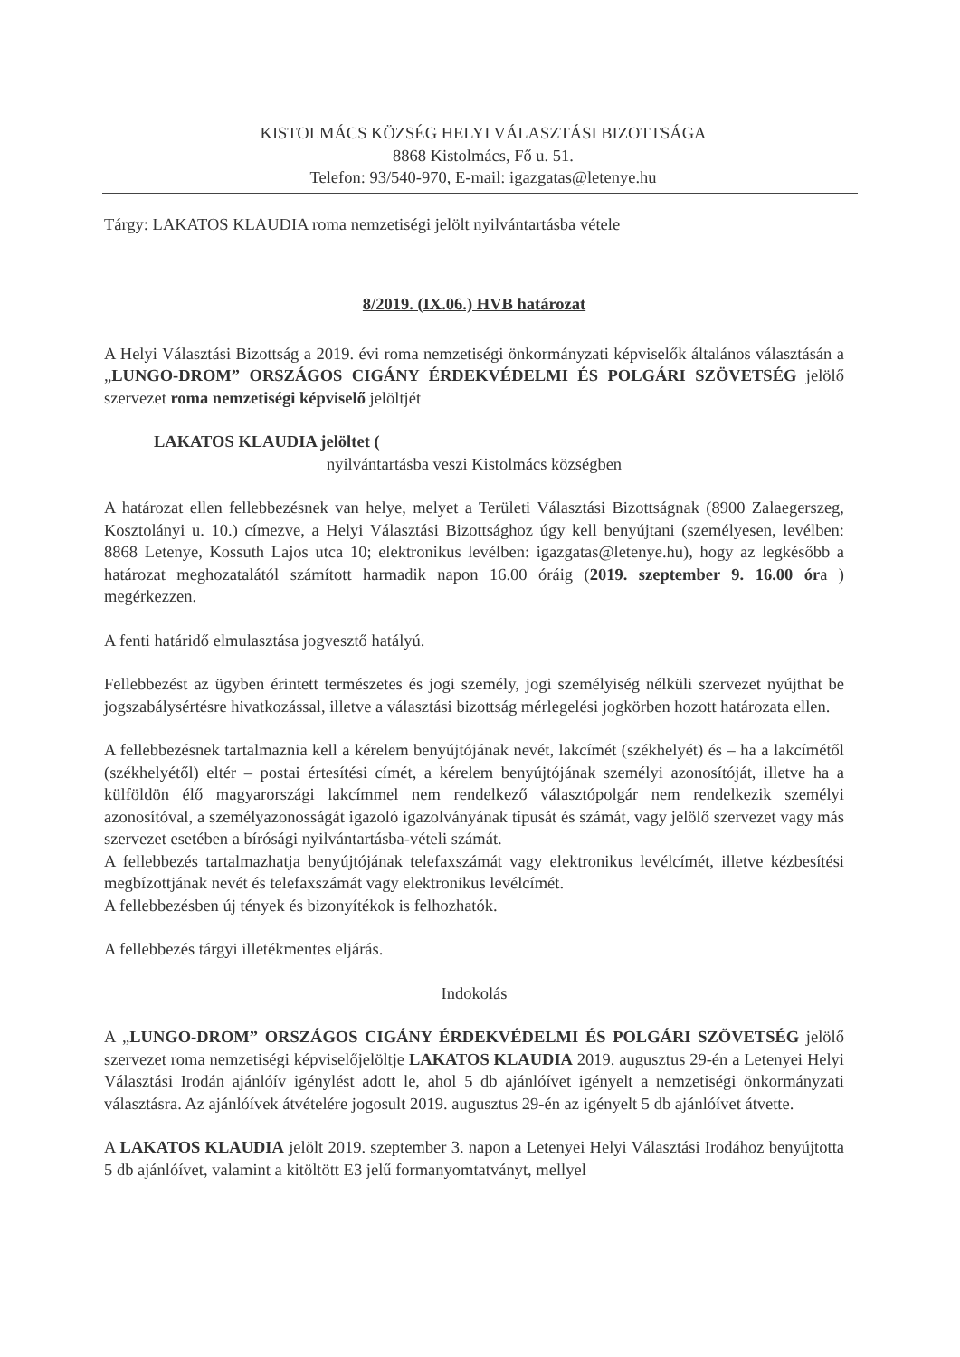KISTOLMÁCS KÖZSÉG HELYI VÁLASZTÁSI BIZOTTSÁGA
8868 Kistolmács, Fő u. 51.
Telefon: 93/540-970, E-mail: igazgatas@letenye.hu
Tárgy: LAKATOS KLAUDIA roma nemzetiségi jelölt nyilvántartásba vétele
8/2019. (IX.06.) HVB határozat
A Helyi Választási Bizottság a 2019. évi roma nemzetiségi önkormányzati képviselők általános választásán a „LUNGO-DROM” ORSZÁGOS CIGÁNY ÉRDEKVÉDELMI ÉS POLGÁRI SZÖVETSÉG jelölő szervezet roma nemzetiségi képviselő jelöltjét
LAKATOS KLAUDIA jelöltet (
nyilvántartásba veszi Kistolmács községben
A határozat ellen fellebbezésnek van helye, melyet a Területi Választási Bizottságnak (8900 Zalaegerszeg, Kosztolányi u. 10.) címezve, a Helyi Választási Bizottsághoz úgy kell benyújtani (személyesen, levélben: 8868 Letenye, Kossuth Lajos utca 10; elektronikus levélben: igazgatas@letenye.hu), hogy az legkésőbb a határozat meghozatalától számított harmadik napon 16.00 óráig (2019. szeptember 9. 16.00 óra ) megérkezzen.
A fenti határidő elmulasztása jogvesztő hatályú.
Fellebbezést az ügyben érintett természetes és jogi személy, jogi személyiség nélküli szervezet nyújthat be jogszabálysértésre hivatkozással, illetve a választási bizottság mérlegelési jogkörben hozott határozata ellen.
A fellebbezésnek tartalmaznia kell a kérelem benyújtójának nevét, lakcímét (székhelyét) és – ha a lakcímétől (székhelyétől) eltér – postai értesítési címét, a kérelem benyújtójának személyi azonosítóját, illetve ha a külföldön élő magyarországi lakcímmel nem rendelkező választópolgár nem rendelkezik személyi azonosítóval, a személyazonosságát igazoló igazolványának típusát és számát, vagy jelölő szervezet vagy más szervezet esetében a bírósági nyilvántartásba-vételi számát.
A fellebbezés tartalmazhatja benyújtójának telefaxszámát vagy elektronikus levélcímét, illetve kézbesítési megbízottjának nevét és telefaxszámát vagy elektronikus levélcímét.
A fellebbezésben új tények és bizonyítékok is felhozhatók.
A fellebbezés tárgyi illetékmentes eljárás.
Indokolás
A „LUNGO-DROM” ORSZÁGOS CIGÁNY ÉRDEKVÉDELMI ÉS POLGÁRI SZÖVETSÉG jelölő szervezet roma nemzetiségi képviselőjelöltje LAKATOS KLAUDIA 2019. augusztus 29-én a Letenyei Helyi Választási Irodán ajánlóív igénylést adott le, ahol 5 db ajánlóívet igényelt a nemzetiségi önkormányzati választásra. Az ajánlóívek átvételére jogosult 2019. augusztus 29-én az igényelt 5 db ajánlóívet átvette.
A LAKATOS KLAUDIA jelölt 2019. szeptember 3. napon a Letenyei Helyi Választási Irodához benyújtotta 5 db ajánlóívet, valamint a kitöltött E3 jelű formanyomtatványt, mellyel